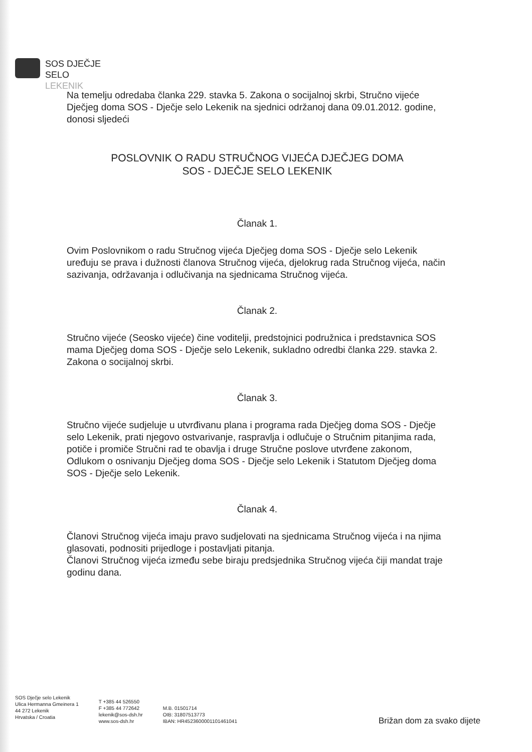SOS DJEČJE
SELO
LEKENIK
Na temelju odredaba članka 229. stavka 5. Zakona o socijalnoj skrbi, Stručno vijeće Dječjeg doma SOS - Dječje selo Lekenik na sjednici održanoj dana 09.01.2012. godine, donosi sljedeći
POSLOVNIK O RADU STRUČNOG VIJEĆA DJEČJEG DOMA
SOS - DJEČJE SELO LEKENIK
Članak 1.
Ovim Poslovnikom o radu Stručnog vijeća Dječjeg doma SOS - Dječje selo Lekenik uređuju se prava i dužnosti članova Stručnog vijeća, djelokrug rada Stručnog vijeća, način sazivanja, održavanja i odlučivanja na sjednicama Stručnog vijeća.
Članak 2.
Stručno vijeće (Seosko vijeće) čine voditelji, predstojnici podružnica i predstavnica SOS mama Dječjeg doma SOS - Dječje selo Lekenik, sukladno odredbi članka 229. stavka 2. Zakona o socijalnoj skrbi.
Članak 3.
Stručno vijeće sudjeluje u utvrđivanu plana i programa rada Dječjeg doma SOS - Dječje selo Lekenik, prati njegovo ostvarivanje, raspravlja i odlučuje o Stručnim pitanjima rada, potiče i promiče Stručni rad te obavlja i druge Stručne poslove utvrđene zakonom, Odlukom o osnivanju Dječjeg doma SOS - Dječje selo Lekenik i Statutom Dječjeg doma SOS - Dječje selo Lekenik.
Članak 4.
Članovi Stručnog vijeća imaju pravo sudjelovati na sjednicama Stručnog vijeća i na njima glasovati, podnositi prijedloge i postavljati pitanja.
Članovi Stručnog vijeća između sebe biraju predsjednika Stručnog vijeća čiji mandat traje godinu dana.
SOS Dječje selo Lekenik
Ulica Hermanna Gmeinera 1
44 272 Lekenik
Hrvatska / Croatia
T +385 44 526550
F +385 44 772642
lekenik@sos-dsh.hr
www.sos-dsh.hr
M.B. 01501714
OIB: 31807513773
IBAN: HR4523600001101461041
Brižan dom za svako dijete